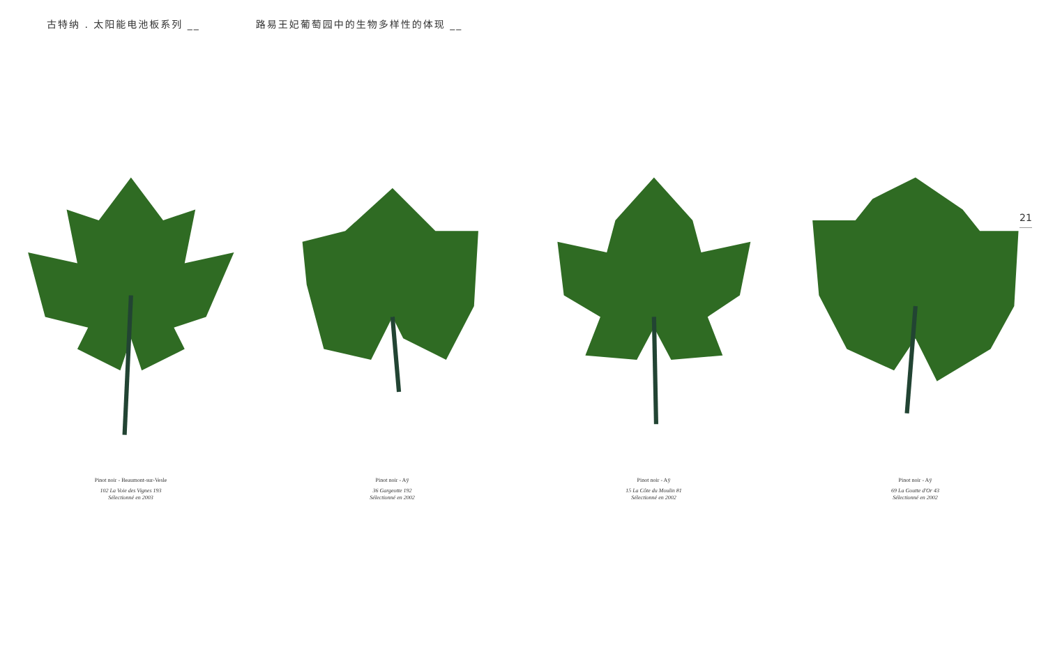古特纳 . 太阳能电池板系列 __ 路易王妃葡萄园中的生物多样性的体现 __
21
Pinot noir - Beaumont-sur-Vesle
102 La Voie des Vignes 193
Sélectionné en 2003
Pinot noir - Aÿ
36 Gargeotte 192
Sélectionné en 2002
Pinot noir - Aÿ
15 La Côte du Moulin 81
Sélectionné en 2002
Pinot noir - Aÿ
69 La Goutte d'Or 43
Sélectionné en 2002